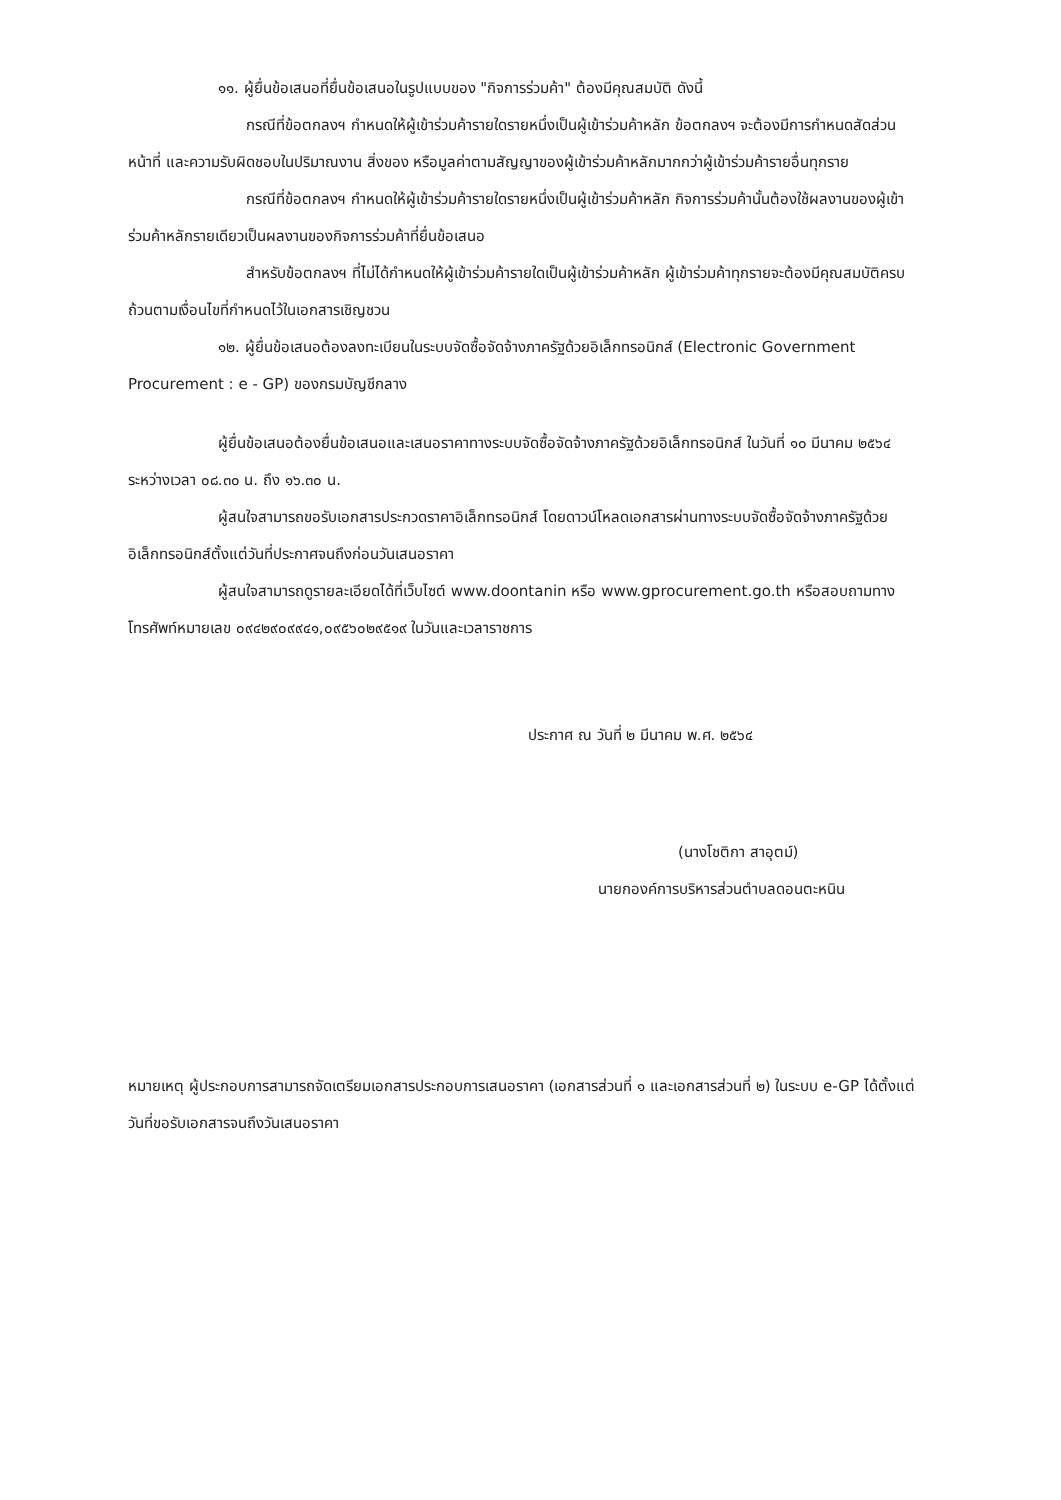๑๑. ผู้ยื่นข้อเสนอที่ยื่นข้อเสนอในรูปแบบของ "กิจการร่วมค้า" ต้องมีคุณสมบัติ ดังนี้
กรณีที่ข้อตกลงฯ กำหนดให้ผู้เข้าร่วมค้ารายใดรายหนึ่งเป็นผู้เข้าร่วมค้าหลัก ข้อตกลงฯ จะต้องมีการกำหนดสัดส่วนหน้าที่ และความรับผิดชอบในปริมาณงาน สิ่งของ หรือมูลค่าตามสัญญาของผู้เข้าร่วมค้าหลักมากกว่าผู้เข้าร่วมค้ารายอื่นทุกราย
กรณีที่ข้อตกลงฯ กำหนดให้ผู้เข้าร่วมค้ารายใดรายหนึ่งเป็นผู้เข้าร่วมค้าหลัก กิจการร่วมค้านั้นต้องใช้ผลงานของผู้เข้าร่วมค้าหลักรายเดียวเป็นผลงานของกิจการร่วมค้าที่ยื่นข้อเสนอ
สำหรับข้อตกลงฯ ที่ไม่ได้กำหนดให้ผู้เข้าร่วมค้ารายใดเป็นผู้เข้าร่วมค้าหลัก ผู้เข้าร่วมค้าทุกรายจะต้องมีคุณสมบัติครบถ้วนตามเงื่อนไขที่กำหนดไว้ในเอกสารเชิญชวน
๑๒. ผู้ยื่นข้อเสนอต้องลงทะเบียนในระบบจัดซื้อจัดจ้างภาครัฐด้วยอิเล็กทรอนิกส์ (Electronic Government Procurement : e - GP) ของกรมบัญชีกลาง
ผู้ยื่นข้อเสนอต้องยื่นข้อเสนอและเสนอราคาทางระบบจัดซื้อจัดจ้างภาครัฐด้วยอิเล็กทรอนิกส์ ในวันที่ ๑๐ มีนาคม ๒๕๖๔ ระหว่างเวลา ๐๘.๓๐ น. ถึง ๑๖.๓๐ น.
ผู้สนใจสามารถขอรับเอกสารประกวดราคาอิเล็กทรอนิกส์ โดยดาวน์โหลดเอกสารผ่านทางระบบจัดซื้อจัดจ้างภาครัฐด้วยอิเล็กทรอนิกส์ตั้งแต่วันที่ประกาศจนถึงก่อนวันเสนอราคา
ผู้สนใจสามารถดูรายละเอียดได้ที่เว็บไซต์ www.doontanin หรือ www.gprocurement.go.th หรือสอบถามทางโทรศัพท์หมายเลข ๐๙๔๒๙๐๙๙๔๑,๐๙๕๖๐๒๙๕๑๙ ในวันและเวลาราชการ
ประกาศ ณ วันที่ ๒ มีนาคม พ.ศ. ๒๕๖๔
(นางโชติกา สาอุตม์)
นายกองค์การบริหารส่วนตำบลดอนตะหนิน
หมายเหตุ ผู้ประกอบการสามารถจัดเตรียมเอกสารประกอบการเสนอราคา (เอกสารส่วนที่ ๑ และเอกสารส่วนที่ ๒) ในระบบ e-GP ได้ตั้งแต่วันที่ขอรับเอกสารจนถึงวันเสนอราคา